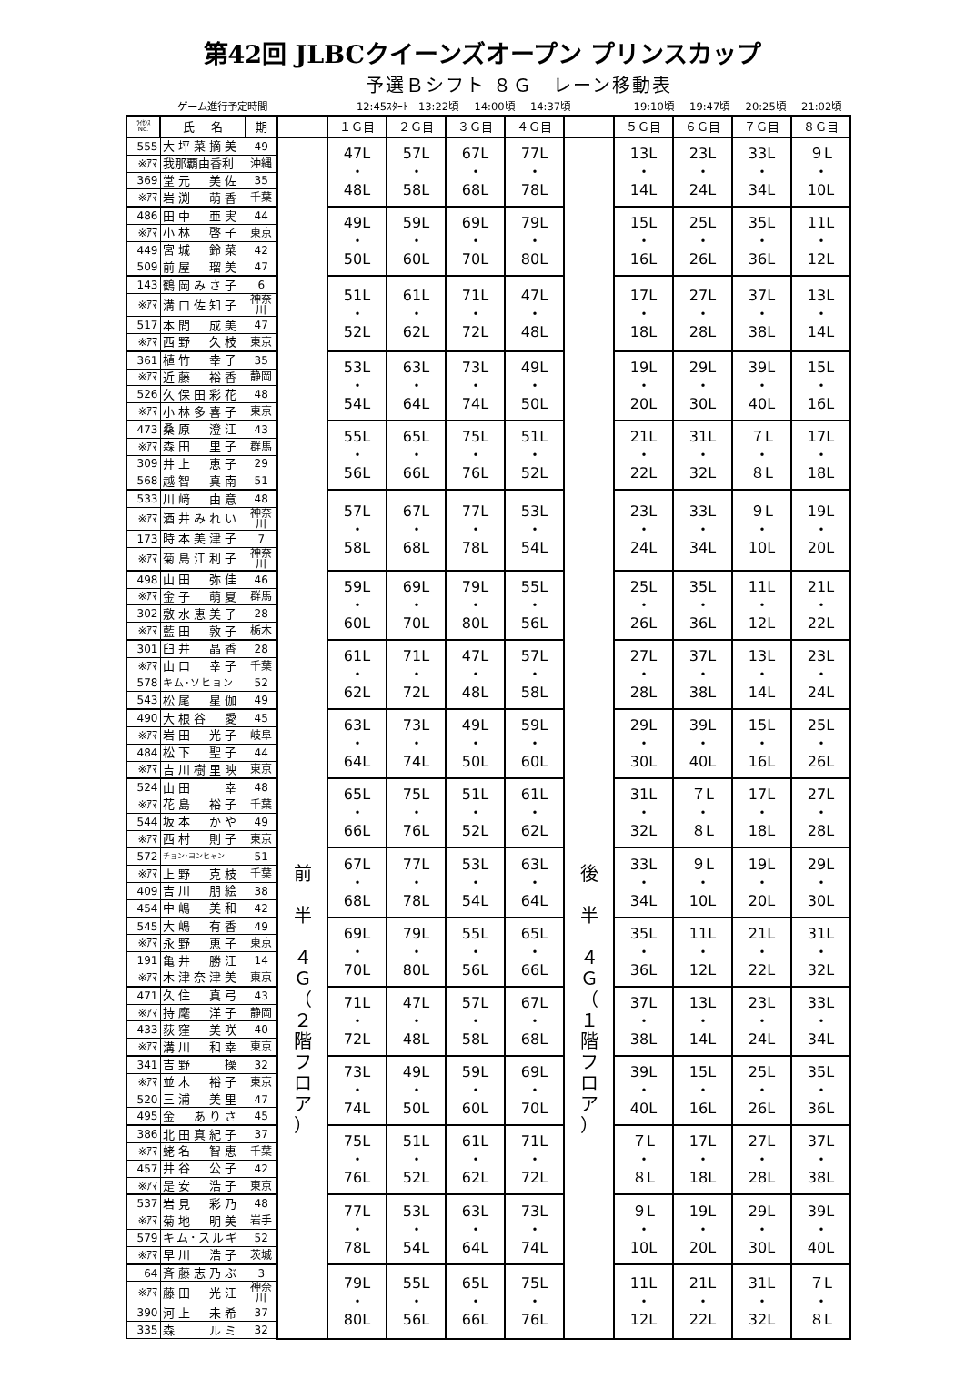第42回 JLBCクイーンズオープン プリンスカップ
予選Ｂシフト ８Ｇ　レーン移動表
ゲーム進行予定時間 12:45ｽﾀｰﾄ 13:22頃 14:00頃 14:37頃 19:10頃 19:47頃 20:25頃 21:02頃
| ﾗｲｾﾝｽ No. | 氏 名 | 期 | | １Ｇ目 | ２Ｇ目 | ３Ｇ目 | ４Ｇ目 | | ５Ｇ目 | ６Ｇ目 | ７Ｇ目 | ８Ｇ目 |
| --- | --- | --- | --- | --- | --- | --- | --- | --- | --- | --- | --- | --- |
| 555 | 大坪菜摘美 | 49 | 前 半 ４ Ｇ （ ２ 階 フ ロ ア ） | 47L ・ 48L | 57L ・ 58L | 67L ・ 68L | 77L ・ 78L | 後 半 ４ Ｇ （ １ 階 フ ロ ア ） | 13L ・ 14L | 23L ・ 24L | 33L ・ 34L | ９L ・ 10L |
| ※ｱﾏ | 我那覇由香利 | 沖縄 | | | | | | | | | | |
| 369 | 堂元 美佐 | 35 | | | | | | | | | | |
| ※ｱﾏ | 岩渕 萌香 | 千葉 | | | | | | | | | | |
| 486 | 田中 亜実 | 44 | | 49L ・ 50L | 59L ・ 60L | 69L ・ 70L | 79L ・ 80L | | 15L ・ 16L | 25L ・ 26L | 35L ・ 36L | 11L ・ 12L |
| ※ｱﾏ | 小林 啓子 | 東京 | | | | | | | | | | |
| 449 | 宮城 鈴菜 | 42 | | | | | | | | | | |
| 509 | 前屋 瑠美 | 47 | | | | | | | | | | |
| 143 | 鶴岡みさ子 | 6 | | 51L ・ 52L | 61L ・ 62L | 71L ・ 72L | 47L ・ 48L | | 17L ・ 18L | 27L ・ 28L | 37L ・ 38L | 13L ・ 14L |
| ※ｱﾏ | 溝口佐知子 | 神奈川 | | | | | | | | | | |
| 517 | 本間 成美 | 47 | | | | | | | | | | |
| ※ｱﾏ | 西野 久枝 | 東京 | | | | | | | | | | |
| 361 | 植竹 幸子 | 35 | | 53L ・ 54L | 63L ・ 64L | 73L ・ 74L | 49L ・ 50L | | 19L ・ 20L | 29L ・ 30L | 39L ・ 40L | 15L ・ 16L |
| ※ｱﾏ | 近藤 裕香 | 静岡 | | | | | | | | | | |
| 526 | 久保田彩花 | 48 | | | | | | | | | | |
| ※ｱﾏ | 小林多喜子 | 東京 | | | | | | | | | | |
| 473 | 桑原 澄江 | 43 | | 55L ・ 56L | 65L ・ 66L | 75L ・ 76L | 51L ・ 52L | | 21L ・ 22L | 31L ・ 32L | ７L ・ ８L | 17L ・ 18L |
| ※ｱﾏ | 森田 里子 | 群馬 | | | | | | | | | | |
| 309 | 井上 恵子 | 29 | | | | | | | | | | |
| 568 | 越智 真南 | 51 | | | | | | | | | | |
| 533 | 川﨑 由意 | 48 | | 57L ・ 58L | 67L ・ 68L | 77L ・ 78L | 53L ・ 54L | | 23L ・ 24L | 33L ・ 34L | ９L ・ 10L | 19L ・ 20L |
| ※ｱﾏ | 酒井みれい | 神奈川 | | | | | | | | | | |
| 173 | 時本美津子 | 7 | | | | | | | | | | |
| ※ｱﾏ | 菊島江利子 | 神奈川 | | | | | | | | | | |
| 498 | 山田 弥佳 | 46 | | 59L ・ 60L | 69L ・ 70L | 79L ・ 80L | 55L ・ 56L | | 25L ・ 26L | 35L ・ 36L | 11L ・ 12L | 21L ・ 22L |
| ※ｱﾏ | 金子 萌夏 | 群馬 | | | | | | | | | | |
| 302 | 敷水恵美子 | 28 | | | | | | | | | | |
| ※ｱﾏ | 藍田 敦子 | 栃木 | | | | | | | | | | |
| 301 | 臼井 晶香 | 28 | | 61L ・ 62L | 71L ・ 72L | 47L ・ 48L | 57L ・ 58L | | 27L ・ 28L | 37L ・ 38L | 13L ・ 14L | 23L ・ 24L |
| ※ｱﾏ | 山口 幸子 | 千葉 | | | | | | | | | | |
| 578 | キム･ソヒョン | 52 | | | | | | | | | | |
| 543 | 松尾 星伽 | 49 | | | | | | | | | | |
| 490 | 大根谷 愛 | 45 | | 63L ・ 64L | 73L ・ 74L | 49L ・ 50L | 59L ・ 60L | | 29L ・ 30L | 39L ・ 40L | 15L ・ 16L | 25L ・ 26L |
| ※ｱﾏ | 岩田 光子 | 岐阜 | | | | | | | | | | |
| 484 | 松下 聖子 | 44 | | | | | | | | | | |
| ※ｱﾏ | 吉川樹里映 | 東京 | | | | | | | | | | |
| 524 | 山田 幸 | 48 | | 65L ・ 66L | 75L ・ 76L | 51L ・ 52L | 61L ・ 62L | | 31L ・ 32L | ７L ・ ８L | 17L ・ 18L | 27L ・ 28L |
| ※ｱﾏ | 花島 裕子 | 千葉 | | | | | | | | | | |
| 544 | 坂本 かや | 49 | | | | | | | | | | |
| ※ｱﾏ | 西村 則子 | 東京 | | | | | | | | | | |
| 572 | チョン･ヨンヒャン | 51 | | 67L ・ 68L | 77L ・ 78L | 53L ・ 54L | 63L ・ 64L | | 33L ・ 34L | ９L ・ 10L | 19L ・ 20L | 29L ・ 30L |
| ※ｱﾏ | 上野 克枝 | 千葉 | | | | | | | | | | |
| 409 | 吉川 朋絵 | 38 | | | | | | | | | | |
| 454 | 中嶋 美和 | 42 | | | | | | | | | | |
| 545 | 大嶋 有香 | 49 | | 69L ・ 70L | 79L ・ 80L | 55L ・ 56L | 65L ・ 66L | | 35L ・ 36L | 11L ・ 12L | 21L ・ 22L | 31L ・ 32L |
| ※ｱﾏ | 永野 恵子 | 東京 | | | | | | | | | | |
| 191 | 亀井 勝江 | 14 | | | | | | | | | | |
| ※ｱﾏ | 木津奈津美 | 東京 | | | | | | | | | | |
| 471 | 久住 真弓 | 43 | | 71L ・ 72L | 47L ・ 48L | 57L ・ 58L | 67L ・ 68L | | 37L ・ 38L | 13L ・ 14L | 23L ・ 24L | 33L ・ 34L |
| ※ｱﾏ | 持麾 洋子 | 静岡 | | | | | | | | | | |
| 433 | 荻窪 美咲 | 40 | | | | | | | | | | |
| ※ｱﾏ | 溝川 和幸 | 東京 | | | | | | | | | | |
| 341 | 吉野 操 | 32 | | 73L ・ 74L | 49L ・ 50L | 59L ・ 60L | 69L ・ 70L | | 39L ・ 40L | 15L ・ 16L | 25L ・ 26L | 35L ・ 36L |
| ※ｱﾏ | 並木 裕子 | 東京 | | | | | | | | | | |
| 520 | 三浦 美里 | 47 | | | | | | | | | | |
| 495 | 金 ありさ | 45 | | | | | | | | | | |
| 386 | 北田真紀子 | 37 | | 75L ・ 76L | 51L ・ 52L | 61L ・ 62L | 71L ・ 72L | | ７L ・ ８L | 17L ・ 18L | 27L ・ 28L | 37L ・ 38L |
| ※ｱﾏ | 蛯名 智恵 | 千葉 | | | | | | | | | | |
| 457 | 井谷 公子 | 42 | | | | | | | | | | |
| ※ｱﾏ | 是安 浩子 | 東京 | | | | | | | | | | |
| 537 | 岩見 彩乃 | 48 | | 77L ・ 78L | 53L ・ 54L | 63L ・ 64L | 73L ・ 74L | | ９L ・ 10L | 19L ・ 20L | 29L ・ 30L | 39L ・ 40L |
| ※ｱﾏ | 菊地 明美 | 岩手 | | | | | | | | | | |
| 579 | キム･スルギ | 52 | | | | | | | | | | |
| ※ｱﾏ | 早川 浩子 | 茨城 | | | | | | | | | | |
| 64 | 斉藤志乃ぶ | 3 | | 79L ・ 80L | 55L ・ 56L | 65L ・ 66L | 75L ・ 76L | | 11L ・ 12L | 21L ・ 22L | 31L ・ 32L | ７L ・ ８L |
| ※ｱﾏ | 藤田 光江 | 神奈川 | | | | | | | | | | |
| 390 | 河上 未希 | 37 | | | | | | | | | | |
| 335 | 森 ルミ | 32 | | | | | | | | | | |